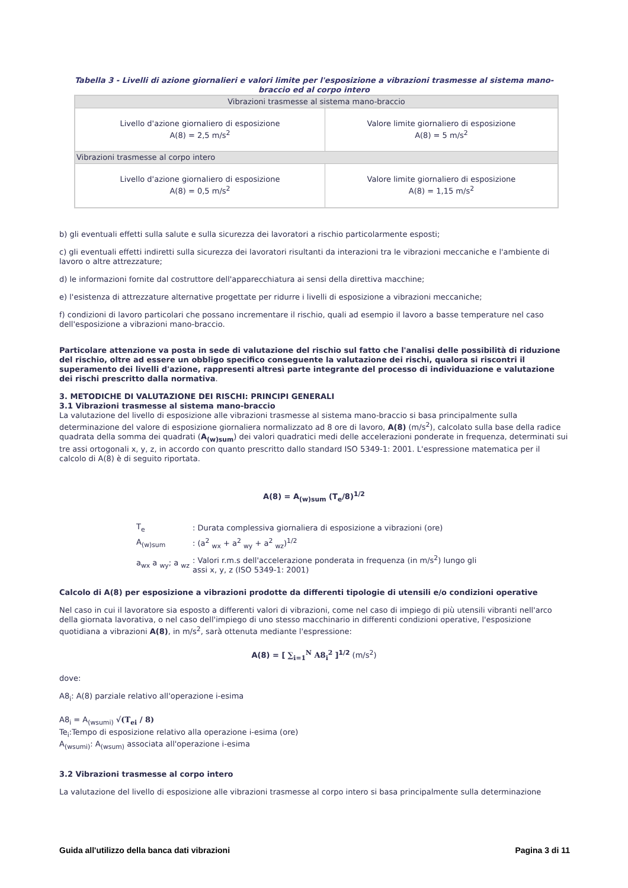Tabella 3 - Livelli di azione giornalieri e valori limite per l'esposizione a vibrazioni trasmesse al sistema mano-braccio ed al corpo intero
| Vibrazioni trasmesse al sistema mano-braccio | |
| Livello d'azione giornaliero di esposizione A(8) = 2,5 m/s<sup>2</sup> | Valore limite giornaliero di esposizione A(8) = 5 m/s<sup>2</sup> |
| Vibrazioni trasmesse al corpo intero | |
| Livello d'azione giornaliero di esposizione A(8) = 0,5 m/s<sup>2</sup> | Valore limite giornaliero di esposizione A(8) = 1,15 m/s<sup>2</sup> |
b) gli eventuali effetti sulla salute e sulla sicurezza dei lavoratori a rischio particolarmente esposti;
c) gli eventuali effetti indiretti sulla sicurezza dei lavoratori risultanti da interazioni tra le vibrazioni meccaniche e l'ambiente di lavoro o altre attrezzature;
d) le informazioni fornite dal costruttore dell'apparecchiatura ai sensi della direttiva macchine;
e) l'esistenza di attrezzature alternative progettate per ridurre i livelli di esposizione a vibrazioni meccaniche;
f) condizioni di lavoro particolari che possano incrementare il rischio, quali ad esempio il lavoro a basse temperature nel caso dell'esposizione a vibrazioni mano-braccio.
Particolare attenzione va posta in sede di valutazione del rischio sul fatto che l'analisi delle possibilità di riduzione del rischio, oltre ad essere un obbligo specifico conseguente la valutazione dei rischi, qualora si riscontri il superamento dei livelli d'azione, rappresenti altresì parte integrante del processo di individuazione e valutazione dei rischi prescritto dalla normativa.
3. METODICHE DI VALUTAZIONE DEI RISCHI: PRINCIPI GENERALI
3.1 Vibrazioni trasmesse al sistema mano-braccio
La valutazione del livello di esposizione alle vibrazioni trasmesse al sistema mano-braccio si basa principalmente sulla determinazione del valore di esposizione giornaliera normalizzato ad 8 ore di lavoro, A(8) (m/s<sup>2</sup>), calcolato sulla base della radice quadrata della somma dei quadrati (A<sub>(w)sum</sub>) dei valori quadratici medi delle accelerazioni ponderate in frequenza, determinati sui tre assi ortogonali x, y, z, in accordo con quanto prescritto dallo standard ISO 5349-1: 2001. L'espressione matematica per il calcolo di A(8) è di seguito riportata.
A(8) = A<sub>(w)sum</sub> (T<sub>e</sub>/8)<sup>1/2</sup>
| T<sub>e</sub> | : Durata complessiva giornaliera di esposizione a vibrazioni (ore) |
| A<sub>(w)sum</sub> | : (a<sup>2</sup> <sub>wx</sub> + a<sup>2</sup> <sub>wy</sub> + a<sup>2</sup> <sub>wz</sub>)<sup>1/2</sup> |
| a<sub>wx</sub> a <sub>wy</sub>; a <sub>wz</sub> | : Valori r.m.s dell'accelerazione ponderata in frequenza (in m/s<sup>2</sup>) lungo gli assi x, y, z (ISO 5349-1: 2001) |
Calcolo di A(8) per esposizione a vibrazioni prodotte da differenti tipologie di utensili e/o condizioni operative
Nel caso in cui il lavoratore sia esposto a differenti valori di vibrazioni, come nel caso di impiego di più utensili vibranti nell'arco della giornata lavorativa, o nel caso dell'impiego di uno stesso macchinario in differenti condizioni operative, l'esposizione quotidiana a vibrazioni A(8), in m/s<sup>2</sup>, sarà ottenuta mediante l'espressione:
A(8) = [ ∑<sub>i=1</sub><sup>N</sup> A8<sub>i</sub><sup>2</sup> ]<sup>1/2</sup> (m/s<sup>2</sup>)
dove:
A8<sub>i</sub>: A(8) parziale relativo all'operazione i-esima
A8<sub>i</sub> = A<sub>(wsumi)</sub> √(T<sub>ei</sub> / 8)
Te<sub>i</sub>:Tempo di esposizione relativo alla operazione i-esima (ore)
A<sub>(wsumi)</sub>: A<sub>(wsum)</sub> associata all'operazione i-esima
3.2 Vibrazioni trasmesse al corpo intero
La valutazione del livello di esposizione alle vibrazioni trasmesse al corpo intero si basa principalmente sulla determinazione
Guida all'utilizzo della banca dati vibrazioni Pagina 3 di 11